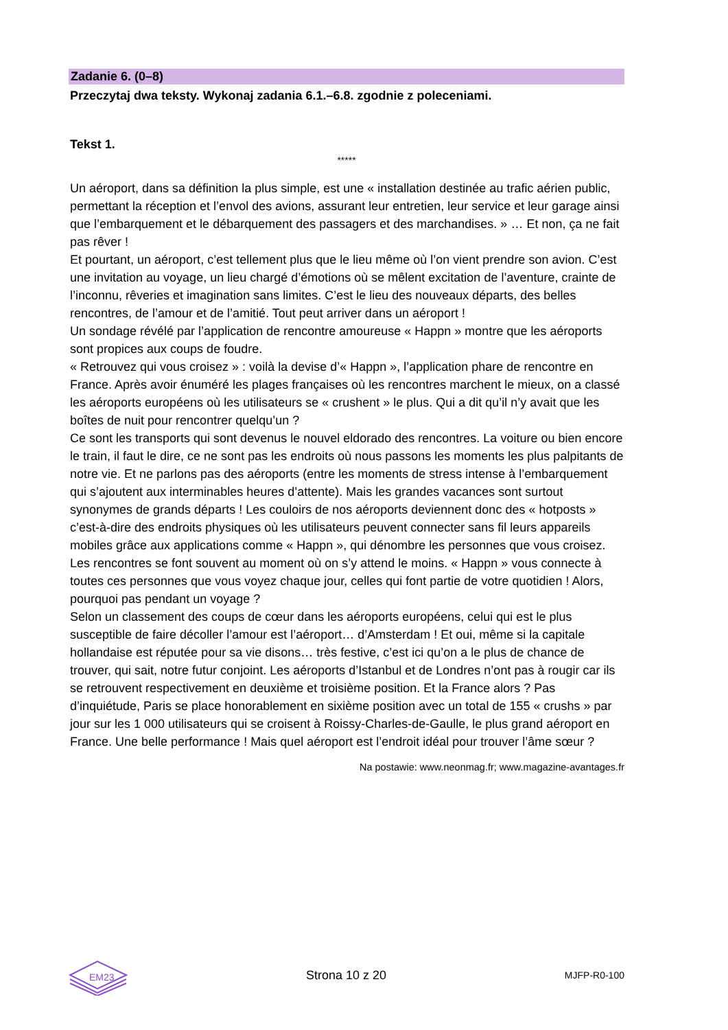Zadanie 6. (0–8)
Przeczytaj dwa teksty. Wykonaj zadania 6.1.–6.8. zgodnie z poleceniami.
Tekst 1.
*****
Un aéroport, dans sa définition la plus simple, est une « installation destinée au trafic aérien public, permettant la réception et l’envol des avions, assurant leur entretien, leur service et leur garage ainsi que l’embarquement et le débarquement des passagers et des marchandises. » … Et non, ça ne fait pas rêver !
Et pourtant, un aéroport, c’est tellement plus que le lieu même où l’on vient prendre son avion. C’est une invitation au voyage, un lieu chargé d’émotions où se mêlent excitation de l’aventure, crainte de l’inconnu, rêveries et imagination sans limites. C’est le lieu des nouveaux départs, des belles rencontres, de l’amour et de l’amitié. Tout peut arriver dans un aéroport !
Un sondage révélé par l’application de rencontre amoureuse « Happn » montre que les aéroports sont propices aux coups de foudre.
« Retrouvez qui vous croisez » : voilà la devise d’« Happn », l’application phare de rencontre en France. Après avoir énuméré les plages françaises où les rencontres marchent le mieux, on a classé les aéroports européens où les utilisateurs se « crushent » le plus. Qui a dit qu’il n’y avait que les boîtes de nuit pour rencontrer quelqu’un ?
Ce sont les transports qui sont devenus le nouvel eldorado des rencontres. La voiture ou bien encore le train, il faut le dire, ce ne sont pas les endroits où nous passons les moments les plus palpitants de notre vie. Et ne parlons pas des aéroports (entre les moments de stress intense à l’embarquement qui s’ajoutent aux interminables heures d’attente). Mais les grandes vacances sont surtout synonymes de grands départs ! Les couloirs de nos aéroports deviennent donc des « hotposts » c’est-à-dire des endroits physiques où les utilisateurs peuvent connecter sans fil leurs appareils mobiles grâce aux applications comme « Happn », qui dénombre les personnes que vous croisez. Les rencontres se font souvent au moment où on s’y attend le moins. « Happn » vous connecte à toutes ces personnes que vous voyez chaque jour, celles qui font partie de votre quotidien ! Alors, pourquoi pas pendant un voyage ?
Selon un classement des coups de cœur dans les aéroports européens, celui qui est le plus susceptible de faire décoller l’amour est l’aéroport… d’Amsterdam ! Et oui, même si la capitale hollandaise est réputée pour sa vie disons… très festive, c’est ici qu’on a le plus de chance de trouver, qui sait, notre futur conjoint. Les aéroports d’Istanbul et de Londres n’ont pas à rougir car ils se retrouvent respectivement en deuxième et troisième position. Et la France alors ? Pas d’inquiétude, Paris se place honorablement en sixième position avec un total de 155 « crushs » par jour sur les 1 000 utilisateurs qui se croisent à Roissy-Charles-de-Gaulle, le plus grand aéroport en France. Une belle performance ! Mais quel aéroport est l’endroit idéal pour trouver l’âme sœur ?
Na postawie: www.neonmag.fr; www.magazine-avantages.fr
EM23
Strona 10 z 20 MJFP-R0-100